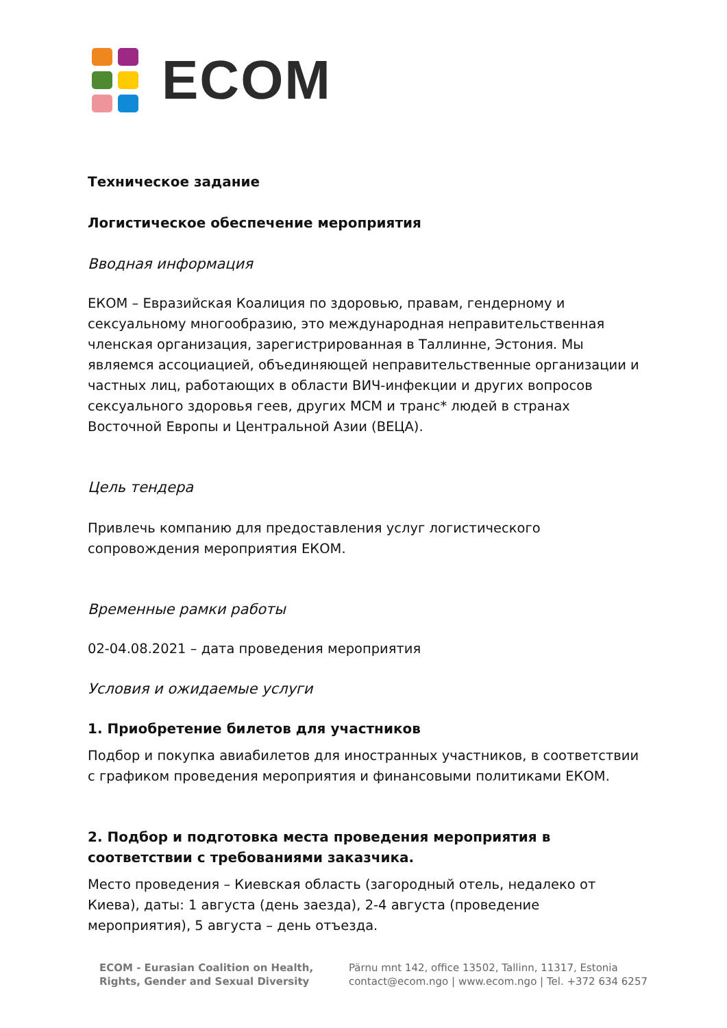ECOM
Техническое задание
Логистическое обеспечение мероприятия
Вводная информация
ЕКОМ – Евразийская Коалиция по здоровью, правам, гендерному и сексуальному многообразию, это международная неправительственная членская организация, зарегистрированная в Таллинне, Эстония. Мы являемся ассоциацией, объединяющей неправительственные организации и частных лиц, работающих в области ВИЧ-инфекции и других вопросов сексуального здоровья геев, других МСМ и транс* людей в странах Восточной Европы и Центральной Азии (ВЕЦА).
Цель тендера
Привлечь компанию для предоставления услуг логистического сопровождения мероприятия ЕКОМ.
Временные рамки работы
02-04.08.2021 – дата проведения мероприятия
Условия и ожидаемые услуги
1. Приобретение билетов для участников
Подбор и покупка авиабилетов для иностранных участников, в соответствии с графиком проведения мероприятия и финансовыми политиками ЕКОМ.
2. Подбор и подготовка места проведения мероприятия в соответствии с требованиями заказчика.
Место проведения – Киевская область (загородный отель, недалеко от Киева), даты: 1 августа (день заезда), 2-4 августа (проведение мероприятия), 5 августа – день отъезда.
ECOM - Eurasian Coalition on Health,
Rights, Gender and Sexual Diversity
Pärnu mnt 142, office 13502, Tallinn, 11317, Estonia
contact@ecom.ngo | www.ecom.ngo | Tel. +372 634 6257